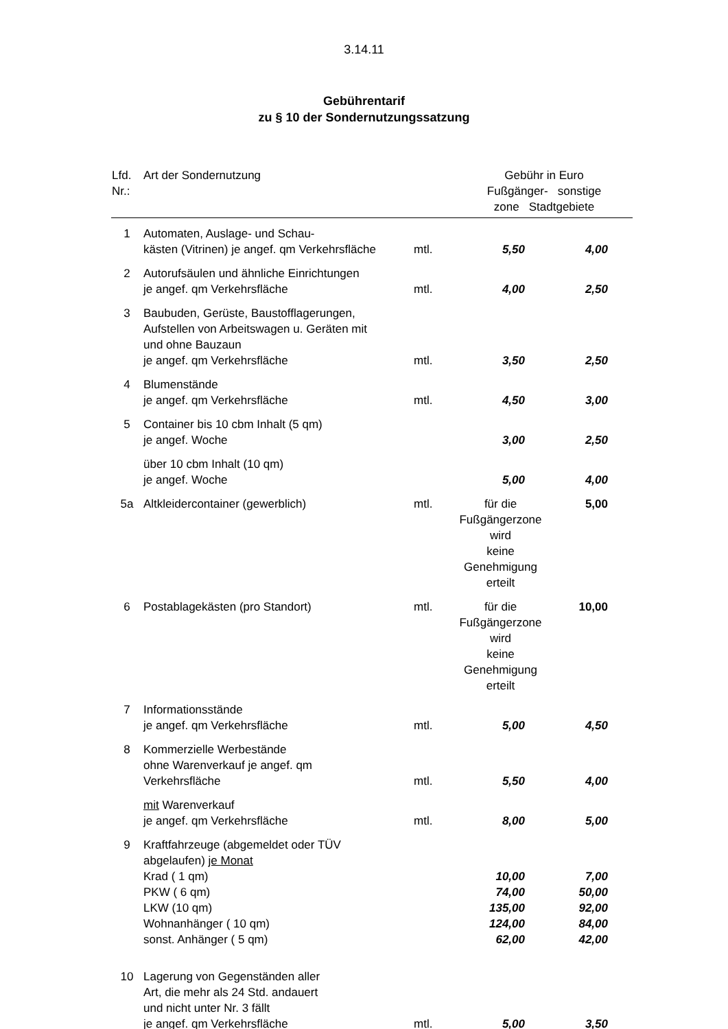3.14.11
Gebührentarif
zu § 10 der Sondernutzungssatzung
| Lfd. Nr.: | Art der Sondernutzung | | Gebühr in Euro Fußgänger- sonstige zone Stadtgebiete | |
| --- | --- | --- | --- | --- |
| 1 | Automaten, Auslage- und Schau- kästen (Vitrinen) je angef. qm Verkehrsfläche | mtl. | 5,50 | 4,00 |
| 2 | Autorufsäulen und ähnliche Einrichtungen je angef. qm Verkehrsfläche | mtl. | 4,00 | 2,50 |
| 3 | Baubuden, Gerüste, Baustofflagerungen, Aufstellen von Arbeitswagen u. Geräten mit und ohne Bauzaun je angef. qm Verkehrsfläche | mtl. | 3,50 | 2,50 |
| 4 | Blumenstände je angef. qm Verkehrsfläche | mtl. | 4,50 | 3,00 |
| 5 | Container bis 10 cbm Inhalt (5 qm) je angef. Woche | | 3,00 | 2,50 |
| | über 10 cbm Inhalt (10 qm) je angef. Woche | | 5,00 | 4,00 |
| 5a | Altkleidercontainer (gewerblich) | mtl. | für die Fußgängerzone wird keine Genehmigung erteilt | 5,00 |
| 6 | Postablagekästen (pro Standort) | mtl. | für die Fußgängerzone wird keine Genehmigung erteilt | 10,00 |
| 7 | Informationsstände je angef. qm Verkehrsfläche | mtl. | 5,00 | 4,50 |
| 8 | Kommerzielle Werbestände ohne Warenverkauf je angef. qm Verkehrsfläche | mtl. | 5,50 | 4,00 |
| | mit Warenverkauf je angef. qm Verkehrsfläche | mtl. | 8,00 | 5,00 |
| 9 | Kraftfahrzeuge (abgemeldet oder TÜV abgelaufen) je Monat Krad ( 1 qm) PKW ( 6 qm) LKW (10 qm) Wohnanhänger ( 10 qm) sonst. Anhänger ( 5 qm) | | 10,00 74,00 135,00 124,00 62,00 | 7,00 50,00 92,00 84,00 42,00 |
| 10 | Lagerung von Gegenständen aller Art, die mehr als 24 Std. andauert und nicht unter Nr. 3 fällt je angef. qm Verkehrsfläche | mtl. | 5,00 | 3,50 |